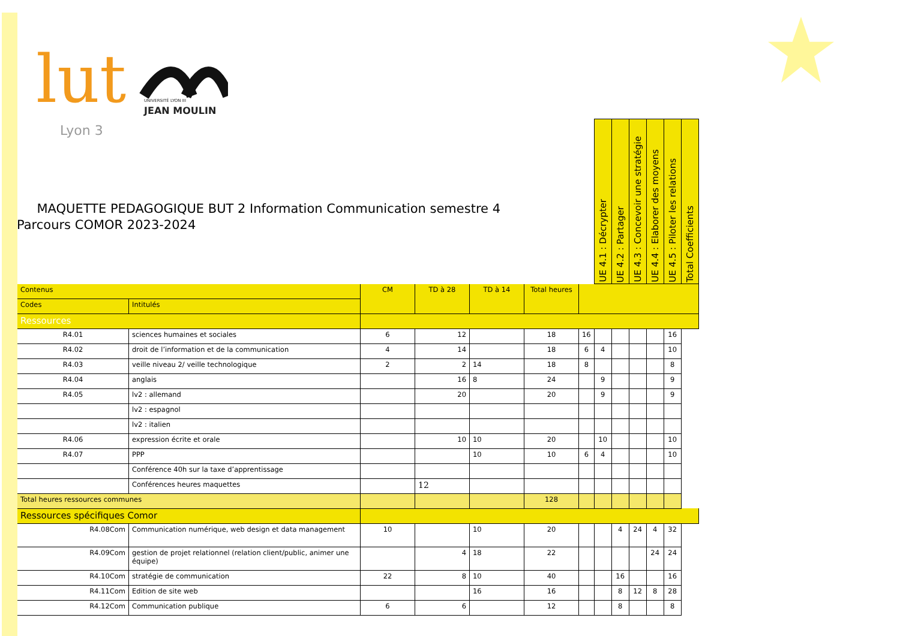lut
Lyon 3
JEAN MOULIN
UNIVERSITÉ LYON III
MAQUETTE PEDAGOGIQUE BUT 2 Information Communication semestre 4
Parcours COMOR 2023-2024
| | | | | | | | UE 4.1 : Décrypter | UE 4.2 : Partager | UE 4.3 : Concevoir une stratégie | UE 4.4 : Elaborer des moyens | UE 4.5 : Piloter les relations | Total Coefficients |
| Contenus | | CM | TD à 28 | TD à 14 | Total heures | | | | | | | |
| Codes | Intitulés | | | | | | | | | | | |
| Ressources | | | | | | | | | | | | |
| R4.01 | sciences humaines et sociales | 6 | 12 | | 18 | 16 | | | | | 16 | |
| R4.02 | droit de l’information et de la communication | 4 | 14 | | 18 | 6 | 4 | | | | 10 | |
| R4.03 | veille niveau 2/ veille technologique | 2 | 2 | 14 | 18 | 8 | | | | | 8 | |
| R4.04 | anglais | | 16 | 8 | 24 | | 9 | | | | 9 | |
| R4.05 | lv2 : allemand | | 20 | | 20 | | 9 | | | | 9 | |
| | lv2 : espagnol | | | | | | | | | | | |
| | lv2 : italien | | | | | | | | | | | |
| R4.06 | expression écrite et orale | | 10 | 10 | 20 | | 10 | | | | 10 | |
| R4.07 | PPP | | | 10 | 10 | 6 | 4 | | | | 10 | |
| | Conférence 40h sur la taxe d’apprentissage | | | | | | | | | | | |
| | Conférences heures maquettes | | 12 | | | | | | | | | |
| Total heures ressources communes | | | | | 128 | | | | | | | |
| Ressources spécifiques Comor | | | | | | | | | | | | |
| R4.08Com | Communication numérique, web design et data management | 10 | | 10 | 20 | | | 4 | 24 | 4 | 32 | |
| R4.09Com | gestion de projet relationnel (relation client/public, animer une équipe) | | 4 | 18 | 22 | | | | | 24 | 24 | |
| R4.10Com | stratégie de communication | 22 | 8 | 10 | 40 | | | 16 | | | 16 | |
| R4.11Com | Edition de site web | | | 16 | 16 | | | 8 | 12 | 8 | 28 | |
| R4.12Com | Communication publique | 6 | 6 | | 12 | | | 8 | | | 8 | |